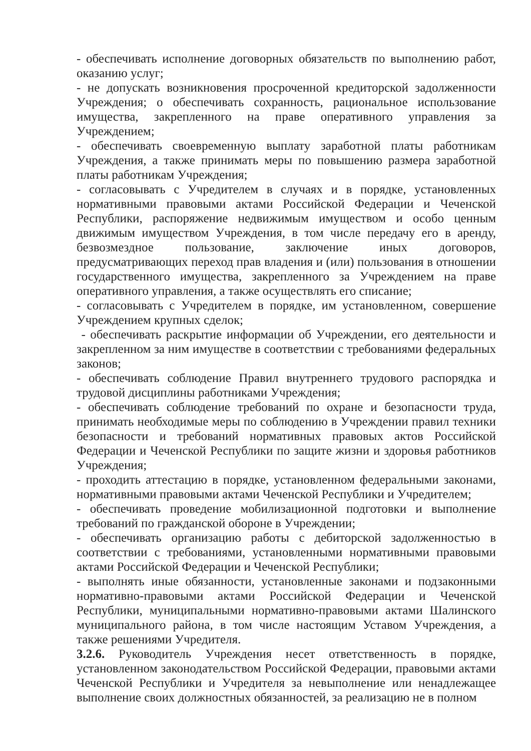- обеспечивать исполнение договорных обязательств по выполнению работ, оказанию услуг;
- не допускать возникновения просроченной кредиторской задолженности Учреждения; о обеспечивать сохранность, рациональное использование имущества, закрепленного на праве оперативного управления за Учреждением;
- обеспечивать своевременную выплату заработной платы работникам Учреждения, а также принимать меры по повышению размера заработной платы работникам Учреждения;
- согласовывать с Учредителем в случаях и в порядке, установленных нормативными правовыми актами Российской Федерации и Чеченской Республики, распоряжение недвижимым имуществом и особо ценным движимым имуществом Учреждения, в том числе передачу его в аренду, безвозмездное пользование, заключение иных договоров, предусматривающих переход прав владения и (или) пользования в отношении государственного имущества, закрепленного за Учреждением на праве оперативного управления, а также осуществлять его списание;
- согласовывать с Учредителем в порядке, им установленном, совершение Учреждением крупных сделок;
- обеспечивать раскрытие информации об Учреждении, его деятельности и закрепленном за ним имуществе в соответствии с требованиями федеральных законов;
- обеспечивать соблюдение Правил внутреннего трудового распорядка и трудовой дисциплины работниками Учреждения;
- обеспечивать соблюдение требований по охране и безопасности труда, принимать необходимые меры по соблюдению в Учреждении правил техники безопасности и требований нормативных правовых актов Российской Федерации и Чеченской Республики по защите жизни и здоровья работников Учреждения;
- проходить аттестацию в порядке, установленном федеральными законами, нормативными правовыми актами Чеченской Республики и Учредителем;
- обеспечивать проведение мобилизационной подготовки и выполнение требований по гражданской обороне в Учреждении;
- обеспечивать организацию работы с дебиторской задолженностью в соответствии с требованиями, установленными нормативными правовыми актами Российской Федерации и Чеченской Республики;
- выполнять иные обязанности, установленные законами и подзаконными нормативно-правовыми актами Российской Федерации и Чеченской Республики, муниципальными нормативно-правовыми актами Шалинского муниципального района, в том числе настоящим Уставом Учреждения, а также решениями Учредителя.
3.2.6. Руководитель Учреждения несет ответственность в порядке, установленном законодательством Российской Федерации, правовыми актами Чеченской Республики и Учредителя за невыполнение или ненадлежащее выполнение своих должностных обязанностей, за реализацию не в полном